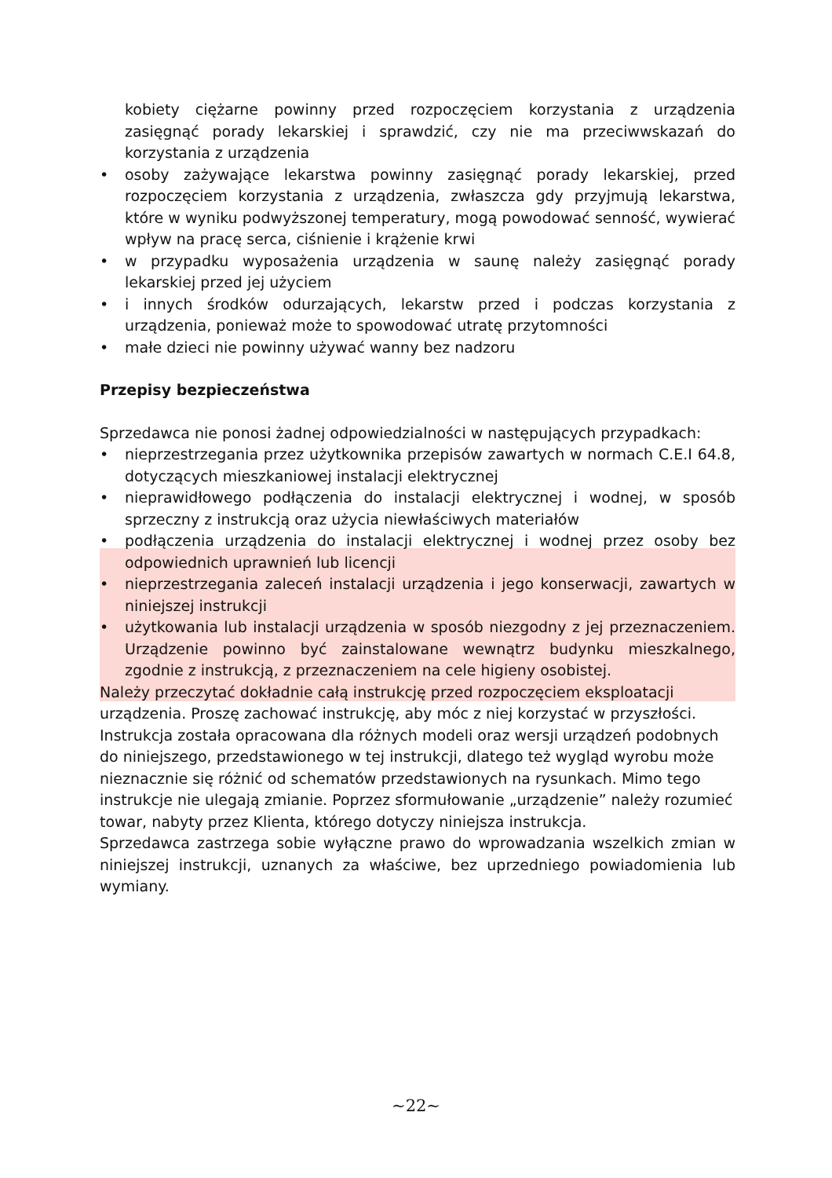kobiety ciężarne powinny przed rozpoczęciem korzystania z urządzenia zasięgnąć porady lekarskiej i sprawdzić, czy nie ma przeciwwskazań do korzystania z urządzenia
• osoby zażywające lekarstwa powinny zasięgnąć porady lekarskiej, przed rozpoczęciem korzystania z urządzenia, zwłaszcza gdy przyjmują lekarstwa, które w wyniku podwyższonej temperatury, mogą powodować senność, wywierać wpływ na pracę serca, ciśnienie i krążenie krwi
• w przypadku wyposażenia urządzenia w saunę należy zasięgnąć porady lekarskiej przed jej użyciem
• i innych środków odurzających, lekarstw przed i podczas korzystania z urządzenia, ponieważ może to spowodować utratę przytomności
• małe dzieci nie powinny używać wanny bez nadzoru
Przepisy bezpieczeństwa
Sprzedawca nie ponosi żadnej odpowiedzialności w następujących przypadkach:
• nieprzestrzegania przez użytkownika przepisów zawartych w normach C.E.I 64.8, dotyczących mieszkaniowej instalacji elektrycznej
• nieprawidłowego podłączenia do instalacji elektrycznej i wodnej, w sposób sprzeczny z instrukcją oraz użycia niewłaściwych materiałów
• podłączenia urządzenia do instalacji elektrycznej i wodnej przez osoby bez odpowiednich uprawnień lub licencji
• nieprzestrzegania zaleceń instalacji urządzenia i jego konserwacji, zawartych w niniejszej instrukcji
• użytkowania lub instalacji urządzenia w sposób niezgodny z jej przeznaczeniem. Urządzenie powinno być zainstalowane wewnątrz budynku mieszkalnego, zgodnie z instrukcją, z przeznaczeniem na cele higieny osobistej.
Należy przeczytać dokładnie całą instrukcję przed rozpoczęciem eksploatacji urządzenia. Proszę zachować instrukcję, aby móc z niej korzystać w przyszłości. Instrukcja została opracowana dla różnych modeli oraz wersji urządzeń podobnych do niniejszego, przedstawionego w tej instrukcji, dlatego też wygląd wyrobu może nieznacznie się różnić od schematów przedstawionych na rysunkach. Mimo tego instrukcje nie ulegają zmianie. Poprzez sformułowanie „urządzenie” należy rozumieć towar, nabyty przez Klienta, którego dotyczy niniejsza instrukcja.
Sprzedawca zastrzega sobie wyłączne prawo do wprowadzania wszelkich zmian w niniejszej instrukcji, uznanych za właściwe, bez uprzedniego powiadomienia lub wymiany.
~22~